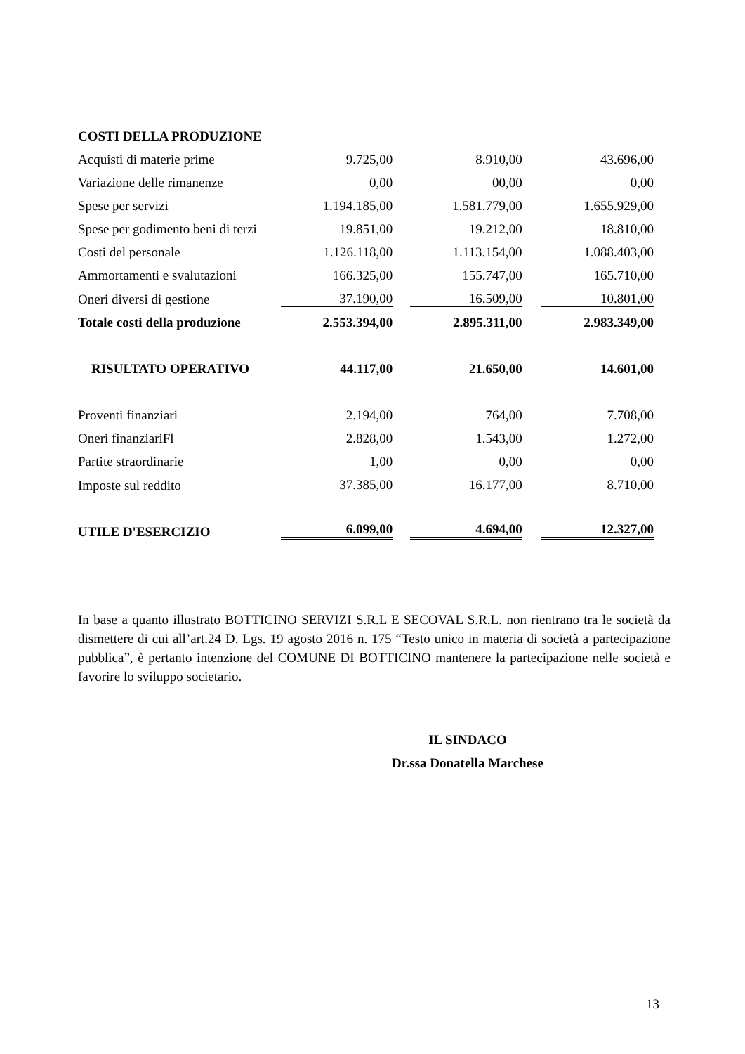| COSTI DELLA PRODUZIONE | | | | | |
| Acquisti di materie prime | 9.725,00 | | 8.910,00 | | 43.696,00 |
| Variazione delle rimanenze | 0,00 | | 00,00 | | 0,00 |
| Spese per servizi | 1.194.185,00 | | 1.581.779,00 | | 1.655.929,00 |
| Spese per godimento beni di terzi | 19.851,00 | | 19.212,00 | | 18.810,00 |
| Costi del personale | 1.126.118,00 | | 1.113.154,00 | | 1.088.403,00 |
| Ammortamenti e svalutazioni | 166.325,00 | | 155.747,00 | | 165.710,00 |
| Oneri diversi di gestione | 37.190,00 | | 16.509,00 | | 10.801,00 |
| Totale costi della produzione | 2.553.394,00 | | 2.895.311,00 | | 2.983.349,00 |
| RISULTATO OPERATIVO | 44.117,00 | | 21.650,00 | | 14.601,00 |
| Proventi finanziari | 2.194,00 | | 764,00 | | 7.708,00 |
| Oneri finanziariFl | 2.828,00 | | 1.543,00 | | 1.272,00 |
| Partite straordinarie | 1,00 | | 0,00 | | 0,00 |
| Imposte sul reddito | 37.385,00 | | 16.177,00 | | 8.710,00 |
| UTILE D'ESERCIZIO | 6.099,00 | | 4.694,00 | | 12.327,00 |
In base a quanto illustrato BOTTICINO SERVIZI S.R.L E SECOVAL S.R.L. non rientrano tra le società da dismettere di cui all’art.24 D. Lgs. 19 agosto 2016 n. 175 “Testo unico in materia di società a partecipazione pubblica”, è pertanto intenzione del COMUNE DI BOTTICINO mantenere la partecipazione nelle società e favorire lo sviluppo societario.
IL SINDACO
Dr.ssa Donatella Marchese
13